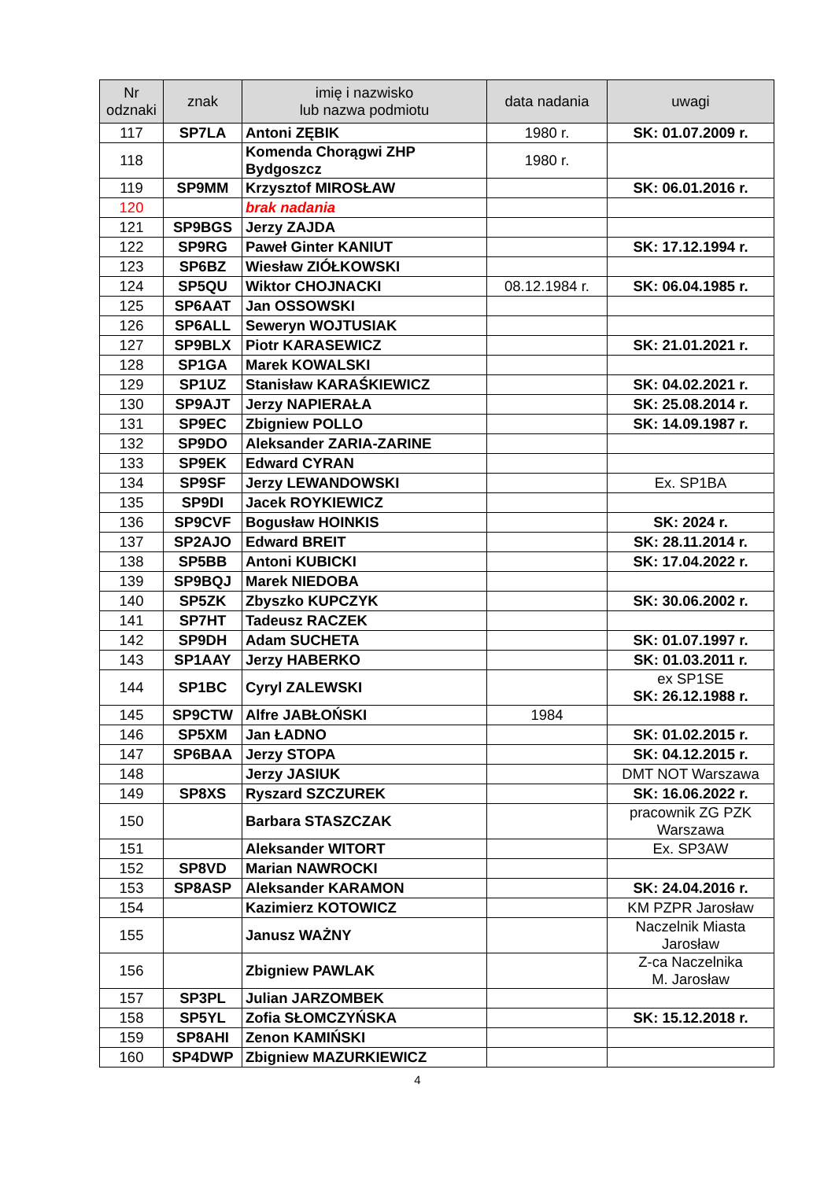| Nr odznaki | znak | imię i nazwisko lub nazwa podmiotu | data nadania | uwagi |
| --- | --- | --- | --- | --- |
| 117 | SP7LA | Antoni ZĘBIK | 1980 r. | SK: 01.07.2009 r. |
| 118 | | Komenda Chorągwi ZHP Bydgoszcz | 1980 r. | |
| 119 | SP9MM | Krzysztof MIROSŁAW | | SK: 06.01.2016 r. |
| 120 | | brak nadania | | |
| 121 | SP9BGS | Jerzy ZAJDA | | |
| 122 | SP9RG | Paweł Ginter KANIUT | | SK: 17.12.1994 r. |
| 123 | SP6BZ | Wiesław ZIÓŁKOWSKI | | |
| 124 | SP5QU | Wiktor CHOJNACKI | 08.12.1984 r. | SK: 06.04.1985 r. |
| 125 | SP6AAT | Jan OSSOWSKI | | |
| 126 | SP6ALL | Seweryn WOJTUSIAK | | |
| 127 | SP9BLX | Piotr KARASEWICZ | | SK: 21.01.2021 r. |
| 128 | SP1GA | Marek KOWALSKI | | |
| 129 | SP1UZ | Stanisław KARAŚKIEWICZ | | SK: 04.02.2021 r. |
| 130 | SP9AJT | Jerzy NAPIERAŁA | | SK: 25.08.2014 r. |
| 131 | SP9EC | Zbigniew POLLO | | SK: 14.09.1987 r. |
| 132 | SP9DO | Aleksander ZARIA-ZARINE | | |
| 133 | SP9EK | Edward CYRAN | | |
| 134 | SP9SF | Jerzy LEWANDOWSKI | | Ex. SP1BA |
| 135 | SP9DI | Jacek ROYKIEWICZ | | |
| 136 | SP9CVF | Bogusław HOINKIS | | SK: 2024 r. |
| 137 | SP2AJO | Edward BREIT | | SK: 28.11.2014 r. |
| 138 | SP5BB | Antoni KUBICKI | | SK: 17.04.2022 r. |
| 139 | SP9BQJ | Marek NIEDOBA | | |
| 140 | SP5ZK | Zbyszko KUPCZYK | | SK: 30.06.2002 r. |
| 141 | SP7HT | Tadeusz RACZEK | | |
| 142 | SP9DH | Adam SUCHETA | | SK: 01.07.1997 r. |
| 143 | SP1AAY | Jerzy HABERKO | | SK: 01.03.2011 r. |
| 144 | SP1BC | Cyryl ZALEWSKI | | ex SP1SE SK: 26.12.1988 r. |
| 145 | SP9CTW | Alfre JABŁOŃSKI | 1984 | |
| 146 | SP5XM | Jan ŁADNO | | SK: 01.02.2015 r. |
| 147 | SP6BAA | Jerzy STOPA | | SK: 04.12.2015 r. |
| 148 | | Jerzy JASIUK | | DMT NOT Warszawa |
| 149 | SP8XS | Ryszard SZCZUREK | | SK: 16.06.2022 r. |
| 150 | | Barbara STASZCZAK | | pracownik ZG PZK Warszawa |
| 151 | | Aleksander WITORT | | Ex. SP3AW |
| 152 | SP8VD | Marian NAWROCKI | | |
| 153 | SP8ASP | Aleksander KARAMON | | SK: 24.04.2016 r. |
| 154 | | Kazimierz KOTOWICZ | | KM PZPR Jarosław |
| 155 | | Janusz WAŻNY | | Naczelnik Miasta Jarosław |
| 156 | | Zbigniew PAWLAK | | Z-ca Naczelnika M. Jarosław |
| 157 | SP3PL | Julian JARZOMBEK | | |
| 158 | SP5YL | Zofia SŁOMCZYŃSKA | | SK: 15.12.2018 r. |
| 159 | SP8AHI | Zenon KAMIŃSKI | | |
| 160 | SP4DWP | Zbigniew MAZURKIEWICZ | | |
4